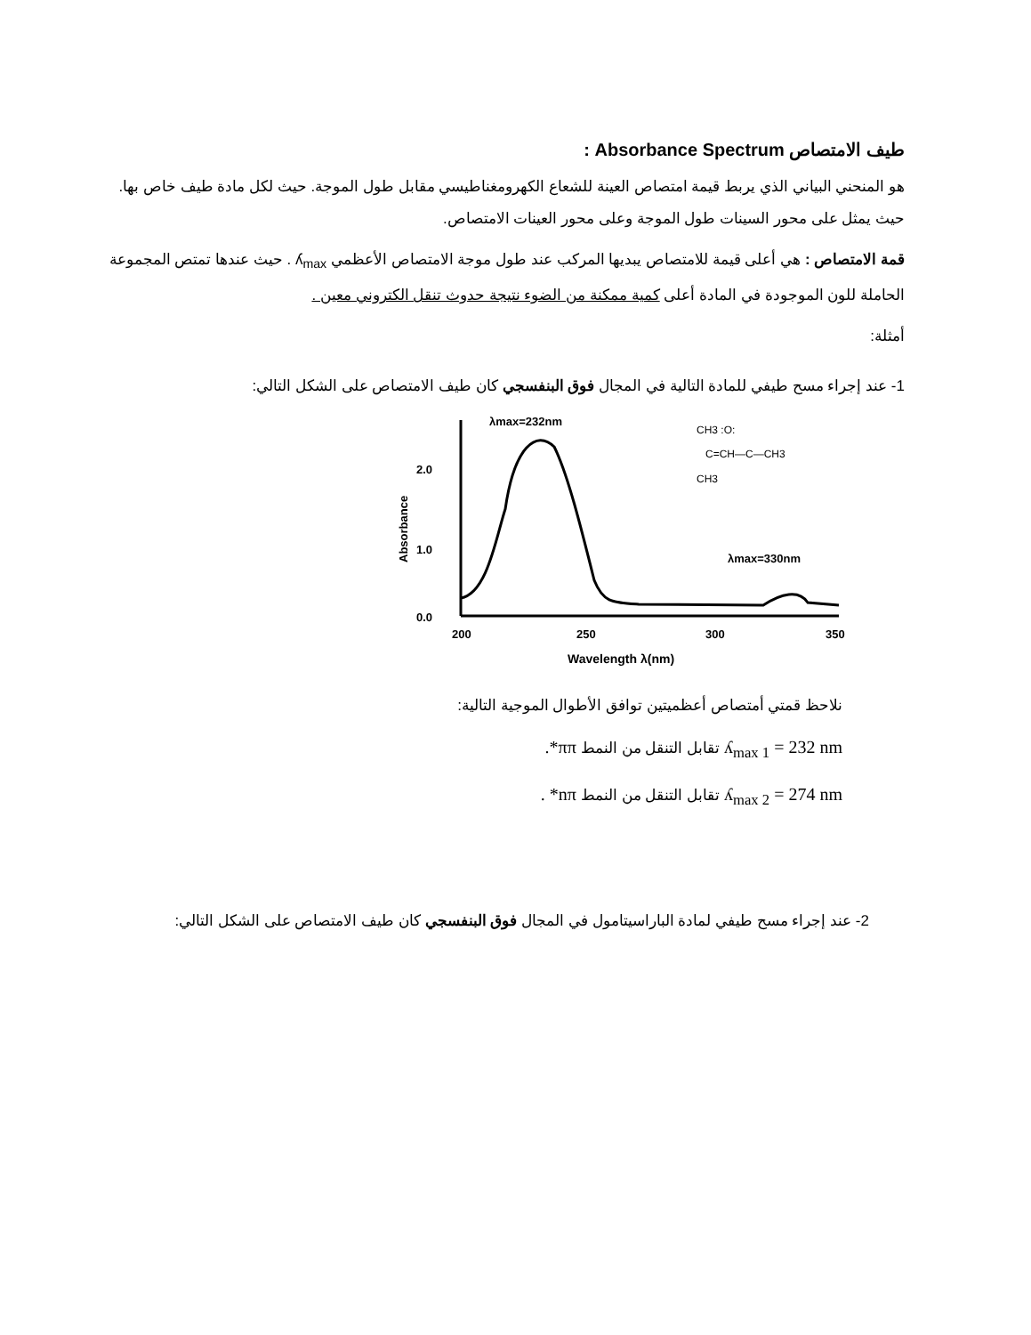طيف الامتصاص Absorbance Spectrum :
هو المنحني البياني الذي يربط قيمة امتصاص العينة للشعاع الكهرومغناطيسي مقابل طول الموجة. حيث لكل مادة طيف خاص بها. حيث يمثل على محور السينات طول الموجة وعلى محور العينات الامتصاص.
قمة الامتصاص : هي أعلى قيمة للامتصاص يبديها المركب عند طول موجة الامتصاص الأعظمي ʎ<sub>max</sub> . حيث عندها تمتص المجموعة الحاملة للون الموجودة في المادة أعلى كمية ممكنة من الضوء نتيجة حدوث تنقل الكتروني معين .
أمثلة:
1- عند إجراء مسح طيفي للمادة التالية في المجال فوق البنفسجي كان طيف الامتصاص على الشكل التالي:
λmax=232nm
2.0
1.0
0.0
Absorbance
200
250
300
350
Wavelength λ(nm)
λmax=330nm
CH3 :O:
C=CH—C—CH3
CH3
نلاحظ قمتي أمتصاص أعظميتين توافق الأطوال الموجية التالية:
ʎ<sub>max 1</sub> = 232 nm تقابل التنقل من النمط ππ*.
ʎ<sub>max 2</sub> = 274 nm تقابل التنقل من النمط nπ* .
2- عند إجراء مسح طيفي لمادة الباراسيتامول في المجال فوق البنفسجي كان طيف الامتصاص على الشكل التالي: